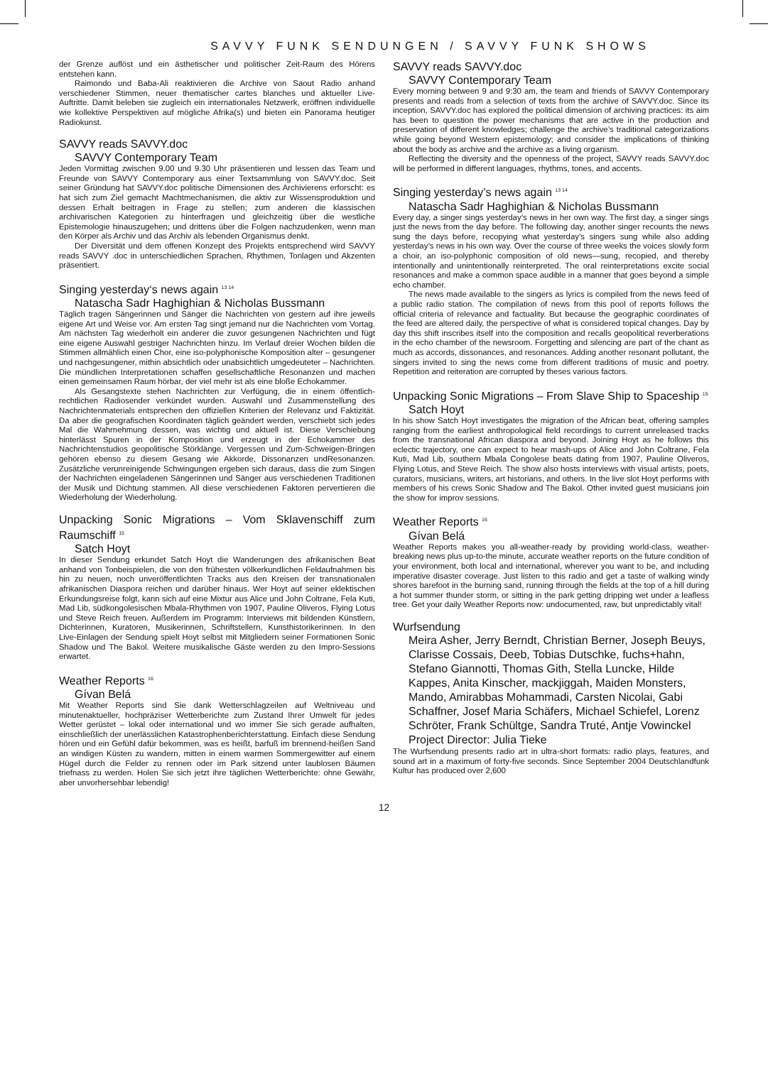SAVVY FUNK SENDUNGEN / SAVVY FUNK SHOWS
der Grenze auflöst und ein ästhetischer und politischer Zeit-Raum des Hörens entstehen kann.
Raimondo und Baba-Ali reaktivieren die Archive von Saout Radio anhand verschiedener Stimmen, neuer thematischer cartes blanches und aktueller Live-Auftritte. Damit beleben sie zugleich ein internationales Netzwerk, eröffnen individuelle wie kollektive Perspektiven auf mögliche Afrika(s) und bieten ein Panorama heutiger Radiokunst.
SAVVY reads SAVVY.doc
SAVVY Contemporary Team
Jeden Vormittag zwischen 9.00 und 9.30 Uhr präsentieren und lessen das Team und Freunde von SAVVY Contemporary aus einer Textsammlung von SAVVY.doc. Seit seiner Gründung hat SAVVY.doc politische Dimensionen des Archivierens erforscht: es hat sich zum Ziel gemacht Machtmechanismen, die aktiv zur Wissensproduktion und dessen Erhalt beitragen in Frage zu stellen; zum anderen die klassischen archivarischen Kategorien zu hinterfragen und gleichzeitig über die westliche Epistemologie hinauszugehen; und drittens über die Folgen nachzudenken, wenn man den Körper als Archiv und das Archiv als lebenden Organismus denkt.
Der Diversität und dem offenen Konzept des Projekts entsprechend wird SAVVY reads SAVVY .doc in unterschiedlichen Sprachen, Rhythmen, Tonlagen und Akzenten präsentiert.
Singing yesterday‘s news again <sup>13 14</sup>
Natascha Sadr Haghighian & Nicholas Bussmann
Täglich tragen Sängerinnen und Sänger die Nachrichten von gestern auf ihre jeweils eigene Art und Weise vor. Am ersten Tag singt jemand nur die Nachrichten vom Vortag. Am nächsten Tag wiederholt ein anderer die zuvor gesungenen Nachrichten und fügt eine eigene Auswahl gestriger Nachrichten hinzu. Im Verlauf dreier Wochen bilden die Stimmen allmählich einen Chor, eine iso-polyphonische Komposition alter – gesungener und nachgesungener, mithin absichtlich oder unabsichtlich umgedeuteter – Nachrichten. Die mündlichen Interpretationen schaffen gesellschaftliche Resonanzen und machen einen gemeinsamen Raum hörbar, der viel mehr ist als eine bloße Echokammer.
Als Gesangstexte stehen Nachrichten zur Verfügung, die in einem öffentlich-rechtlichen Radiosender verkündet wurden. Auswahl und Zusammenstellung des Nachrichtenmaterials entsprechen den offiziellen Kriterien der Relevanz und Faktizität. Da aber die geografischen Koordinaten täglich geändert werden, verschiebt sich jedes Mal die Wahrnehmung dessen, was wichtig und aktuell ist. Diese Verschiebung hinterlässt Spuren in der Komposition und erzeugt in der Echokammer des Nachrichtenstudios geopolitische Störklänge. Vergessen und Zum-Schweigen-Bringen gehören ebenso zu diesem Gesang wie Akkorde, Dissonanzen undResonanzen. Zusätzliche verunreinigende Schwingungen ergeben sich daraus, dass die zum Singen der Nachrichten eingeladenen Sängerinnen und Sänger aus verschiedenen Traditionen der Musik und Dichtung stammen. All diese verschiedenen Faktoren pervertieren die Wiederholung der Wiederholung.
Unpacking Sonic Migrations – Vom Sklavenschiff zum Raumschiff <sup>15</sup>
Satch Hoyt
In dieser Sendung erkundet Satch Hoyt die Wanderungen des afrikanischen Beat anhand von Tonbeispielen, die von den frühesten völkerkundlichen Feldaufnahmen bis hin zu neuen, noch unveröffentlichten Tracks aus den Kreisen der transnationalen afrikanischen Diaspora reichen und darüber hinaus. Wer Hoyt auf seiner eklektischen Erkundungsreise folgt, kann sich auf eine Mixtur aus Alice und John Coltrane, Fela Kuti, Mad Lib, südkongolesischen Mbala-Rhythmen von 1907, Pauline Oliveros, Flying Lotus und Steve Reich freuen. Außerdem im Programm: Interviews mit bildenden Künstlern, Dichterinnen, Kuratoren, Musikerinnen, Schriftstellern, Kunsthistorikerinnen. In den Live-Einlagen der Sendung spielt Hoyt selbst mit Mitgliedern seiner Formationen Sonic Shadow und The Bakol. Weitere musikalische Gäste werden zu den Impro-Sessions erwartet.
Weather Reports <sup>16</sup>
Gívan Belá
Mit Weather Reports sind Sie dank Wetterschlagzeilen auf Weltniveau und minutenaktueller, hochpräziser Wetterberichte zum Zustand Ihrer Umwelt für jedes Wetter gerüstet – lokal oder international und wo immer Sie sich gerade aufhalten, einschließlich der unerlässlichen Katastrophenberichterstattung. Einfach diese Sendung hören und ein Gefühl dafür bekommen, was es heißt, barfuß im brennend-heißen Sand an windigen Küsten zu wandern, mitten in einem warmen Sommergewitter auf einem Hügel durch die Felder zu rennen oder im Park sitzend unter laublosen Bäumen triefnass zu werden. Holen Sie sich jetzt ihre täglichen Wetterberichte: ohne Gewähr, aber unvorhersehbar lebendig!
SAVVY reads SAVVY.doc
SAVVY Contemporary Team
Every morning between 9 and 9:30 am, the team and friends of SAVVY Contemporary presents and reads from a selection of texts from the archive of SAVVY.doc. Since its inception, SAVVY.doc has explored the political dimension of archiving practices: its aim has been to question the power mechanisms that are active in the production and preservation of different knowledges; challenge the archive’s traditional categorizations while going beyond Western epistemology; and consider the implications of thinking about the body as archive and the archive as a living organism.
Reflecting the diversity and the openness of the project, SAVVY reads SAVVY.doc will be performed in different languages, rhythms, tones, and accents.
Singing yesterday’s news again <sup>13 14</sup>
Natascha Sadr Haghighian & Nicholas Bussmann
Every day, a singer sings yesterday’s news in her own way. The first day, a singer sings just the news from the day before. The following day, another singer recounts the news sung the days before, recopying what yesterday’s singers sung while also adding yesterday’s news in his own way. Over the course of three weeks the voices slowly form a choir, an iso-polyphonic composition of old news—sung, recopied, and thereby intentionally and unintentionally reinterpreted. The oral reinterpretations excite social resonances and make a common space audible in a manner that goes beyond a simple echo chamber.
The news made available to the singers as lyrics is compiled from the news feed of a public radio station. The compilation of news from this pool of reports follows the official criteria of relevance and factuality. But because the geographic coordinates of the feed are altered daily, the perspective of what is considered topical changes. Day by day this shift inscribes itself into the composition and recalls geopolitical reverberations in the echo chamber of the newsroom. Forgetting and silencing are part of the chant as much as accords, dissonances, and resonances. Adding another resonant pollutant, the singers invited to sing the news come from different traditions of music and poetry. Repetition and reiteration are corrupted by theses various factors.
Unpacking Sonic Migrations – From Slave Ship to Spaceship <sup>15</sup>
Satch Hoyt
In his show Satch Hoyt investigates the migration of the African beat, offering samples ranging from the earliest anthropological field recordings to current unreleased tracks from the transnational African diaspora and beyond. Joining Hoyt as he follows this eclectic trajectory, one can expect to hear mash-ups of Alice and John Coltrane, Fela Kuti, Mad Lib, southern Mbala Congolese beats dating from 1907, Pauline Oliveros, Flying Lotus, and Steve Reich. The show also hosts interviews with visual artists, poets, curators, musicians, writers, art historians, and others. In the live slot Hoyt performs with members of his crews Sonic Shadow and The Bakol. Other invited guest musicians join the show for improv sessions.
Weather Reports <sup>16</sup>
Gívan Belá
Weather Reports makes you all-weather-ready by providing world-class, weather-breaking news plus up-to-the minute, accurate weather reports on the future condition of your environment, both local and international, wherever you want to be, and including imperative disaster coverage. Just listen to this radio and get a taste of walking windy shores barefoot in the burning sand, running through the fields at the top of a hill during a hot summer thunder storm, or sitting in the park getting dripping wet under a leafless tree. Get your daily Weather Reports now: undocumented, raw, but unpredictably vital!
Wurfsendung
Meira Asher, Jerry Berndt, Christian Berner, Joseph Beuys, Clarisse Cossais, Deeb, Tobias Dutschke, fuchs+hahn, Stefano Giannotti, Thomas Gith, Stella Luncke, Hilde Kappes, Anita Kinscher, mackjiggah, Maiden Monsters, Mando, Amirabbas Mohammadi, Carsten Nicolai, Gabi Schaffner, Josef Maria Schäfers, Michael Schiefel, Lorenz Schröter, Frank Schültge, Sandra Truté, Antje Vowinckel
Project Director: Julia Tieke
The Wurfsendung presents radio art in ultra-short formats: radio plays, features, and sound art in a maximum of forty-five seconds. Since September 2004 Deutschlandfunk Kultur has produced over 2,600
12